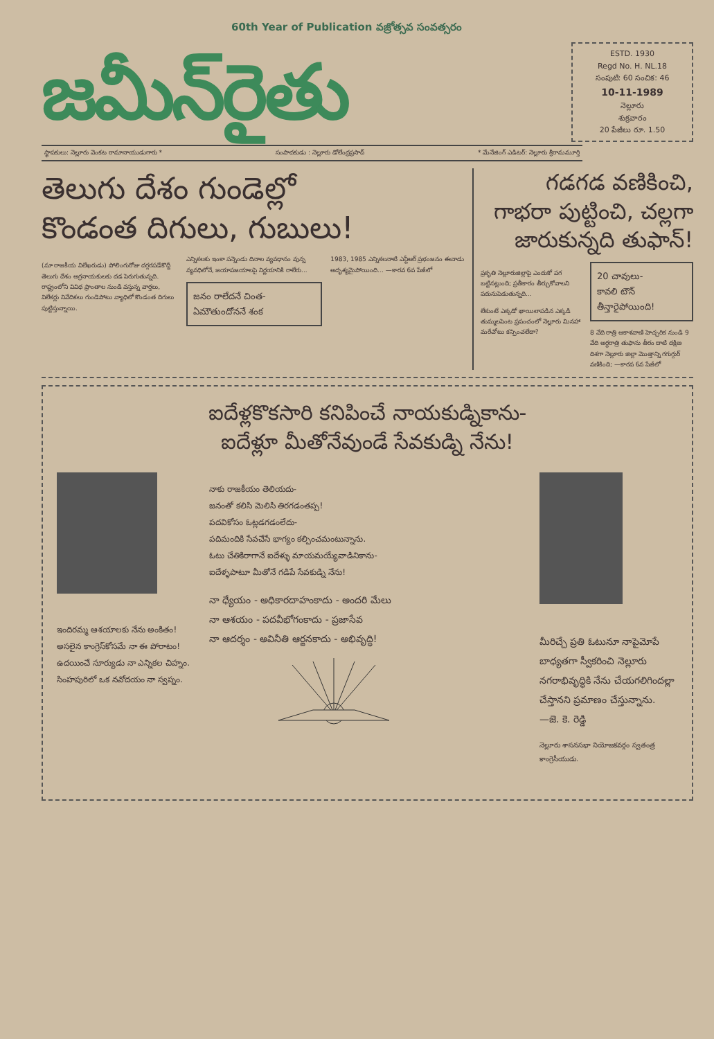60th Year of Publication వజ్రోత్సవ సంవత్సరం
జమీన్‌రైతు
ESTD. 1930
Regd No. H. NL.18
సంపుటి: 60 సంచిక: 46
10-11-1989
నెల్లూరు
శుక్రవారం
20 పేజీలు రూ. 1.50
స్థాపకులు: నెల్లూరు వెంకట రామానాయుడుగారు * సంపాదకుడు : నెల్లూరు డోలేంద్రప్రసాద్ * మేనేజింగ్ ఎడిటర్: నెల్లూరు శ్రీరామమూర్తి
తెలుగు దేశం గుండెల్లో
కొండంత దిగులు, గుబులు!
(మా రాజకీయ విలేఖరుడు) పోలింగురోజు దగ్గరపడేకొద్దీ తెలుగు దేశం అగ్రనాయకులకు దడ పెరుగుతున్నది. రాష్ట్రంలోని వివిధ ప్రాంతాల నుండి వస్తున్న వార్తలు, విలేకర్లు నివేదికలు గుండెపోటు వ్యాధిలో కొండంత దిగులు పుట్టిస్తున్నాయి.
ఎన్నికలకు ఇంకా పన్నెండు దినాల వ్యవధానం వున్న వ్యవధిలోనే, జయాపజయాలపై నిర్ణయానికి రాలేరు...
జనం రాలేదనే చింత-
ఏమౌతుందోననే శంక
1983, 1985 ఎన్నికలనాటి ఎన్టీఆర్ ప్రభంజనం ఈనాడు అదృశ్యమైపోయింది... —కారవ 6వ పేజీలో
గడగడ వణికించి,
గాభరా పుట్టించి, చల్లగా
జారుకున్నది తుఫాన్!
ప్రకృతి నెల్లూరుజిల్లాపై ఎందుకో పగ బట్టినట్లుంది; ప్రతీకారం తీర్చుకోవాలని పదునుపెడుతున్నది...
లేకుంటే ఎక్కడో ఖాయిలాపడిన ఎక్కడి తుమ్మలపెంట ప్రపంచంలో నెల్లూరు మినహా మరేచోటు కన్పించలేదా?
20 చావులు-
కావలి టౌన్
తీన్తారైపోయింది!
8 వేది రాత్రి ఆకాశవాణి హెచ్చరిక నుండి 9 వేది అర్ధరాత్రి తుఫాను తీరం దాటి దక్షిణ దిశగా నెల్లూరు జిల్లా మొత్తాన్ని గగుగ్గుర్ వణికింది; —కారవ 6వ పేజీలో
ఐదేళ్లకొకసారి కనిపించే నాయకుడ్నికాను-
ఐదేళ్లూ మీతోనేవుండే సేవకుడ్ని నేను!
ఇందిరమ్మ ఆశయాలకు నేను అంకితం!
అసలైన కాంగ్రెస్‌కోసమే నా ఈ పోరాటం!
ఉదయించే సూర్యుడు నా ఎన్నికల చిహ్నం.
సింహపురిలో ఒక నవోదయం నా స్వప్నం.
నాకు రాజకీయం తెలియదు-
జనంతో కలిసి మెలిసి తిరగడంతప్ప!
పదవికోసం ఓట్లడగడంలేదు-
పదిమందికి సేవచేసే భాగ్యం కల్పించమంటున్నాను.
ఓటు చేతికిరాగానే ఐదేళ్ళు మాయమయ్యేవాడినికాను-
ఐదేళ్ళపాటూ మీతోనే గడిపే సేవకుడ్ని నేను!
నా ధ్యేయం - అధికారదాహంకాదు - అందరి మేలు
నా ఆశయం - పదవీభోగంకాదు - ప్రజాసేవ
నా ఆదర్శం - అవినీతి ఆర్జనకాదు - అభివృద్ధి!
మీరిచ్చే ప్రతి ఓటునూ నాపైమోపే బాధ్యతగా స్వీకరించి నెల్లూరు నగరాభివృద్ధికి నేను చేయగలిగిందల్లా చేస్తానని ప్రమాణం చేస్తున్నాను.
—జె. కె. రెడ్డి
నెల్లూరు శాసనసభా నియోజకవర్గం స్వతంత్ర కాంగ్రెసీయుడు.